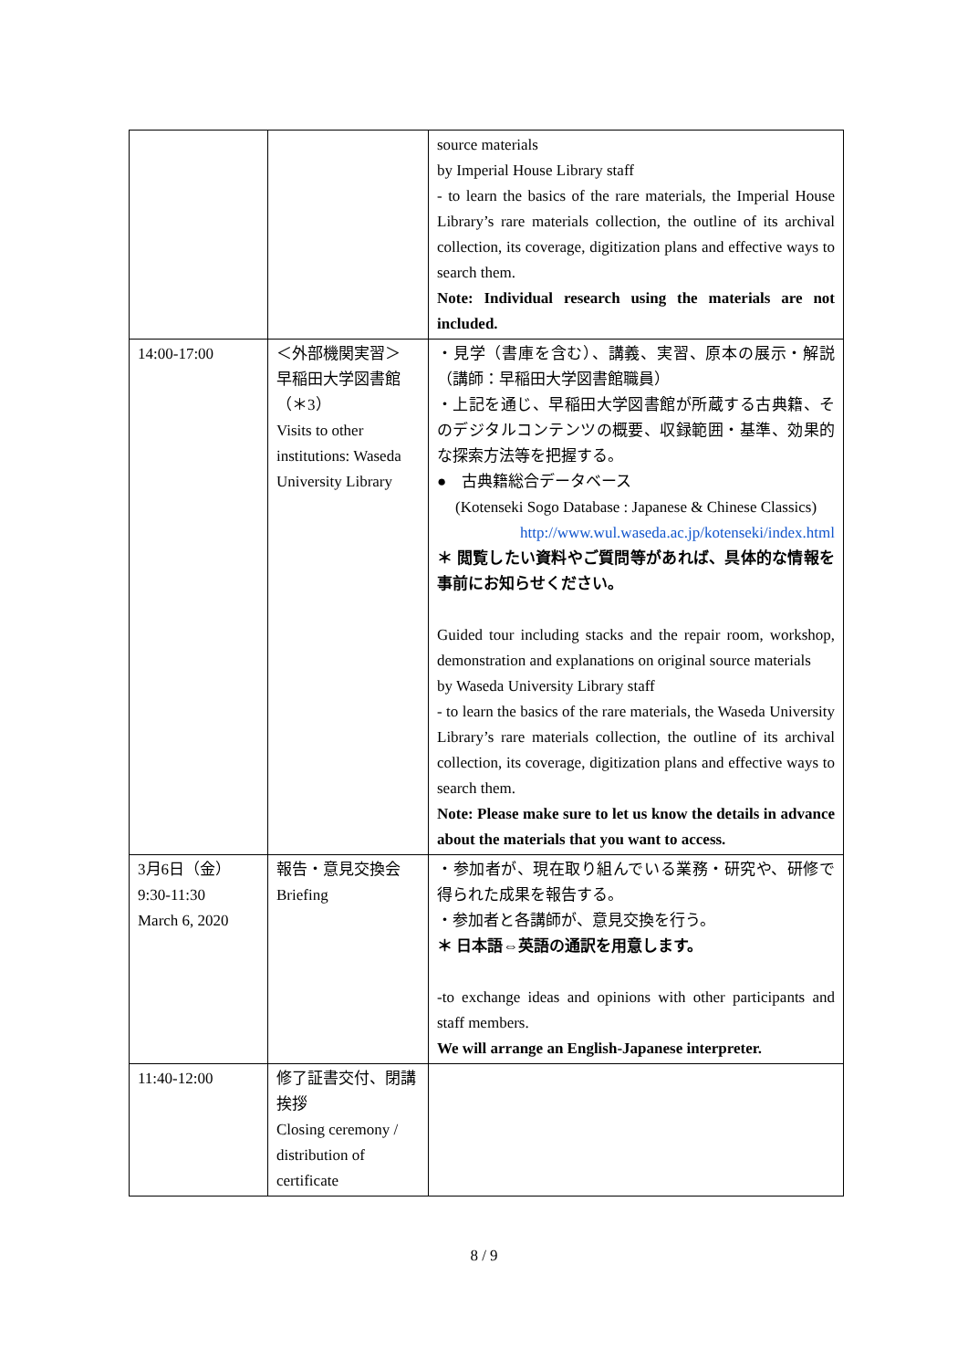| | | source materials by Imperial House Library staff - to learn the basics of the rare materials, the Imperial House Library’s rare materials collection, the outline of its archival collection, its coverage, digitization plans and effective ways to search them. Note: Individual research using the materials are not included. |
| 14:00-17:00 | ＜外部機関実習＞ 早稲田大学図書館（＊3） Visits to other institutions: Waseda University Library | ・見学（書庫を含む）、講義、実習、原本の展示・解説 （講師：早稲田大学図書館職員） ・上記を通じ、早稲田大学図書館が所蔵する古典籍、そのデジタルコンテンツの概要、収録範囲・基準、効果的な探索方法等を把握する。 ● 古典籍総合データベース (Kotenseki Sogo Database : Japanese & Chinese Classics) http://www.wul.waseda.ac.jp/kotenseki/index.html ＊ 閲覧したい資料やご質問等があれば、具体的な情報を事前にお知らせください。 Guided tour including stacks and the repair room, workshop, demonstration and explanations on original source materials by Waseda University Library staff - to learn the basics of the rare materials, the Waseda University Library’s rare materials collection, the outline of its archival collection, its coverage, digitization plans and effective ways to search them. Note: Please make sure to let us know the details in advance about the materials that you want to access. |
| 3月6日（金） 9:30-11:30 March 6, 2020 | 報告・意見交換会 Briefing | ・参加者が、現在取り組んでいる業務・研究や、研修で得られた成果を報告する。 ・参加者と各講師が、意見交換を行う。 ＊ 日本語⇔英語の通訳を用意します。 -to exchange ideas and opinions with other participants and staff members. We will arrange an English-Japanese interpreter. |
| 11:40-12:00 | 修了証書交付、閉講挨拶 Closing ceremony / distribution of certificate | |
8 / 9